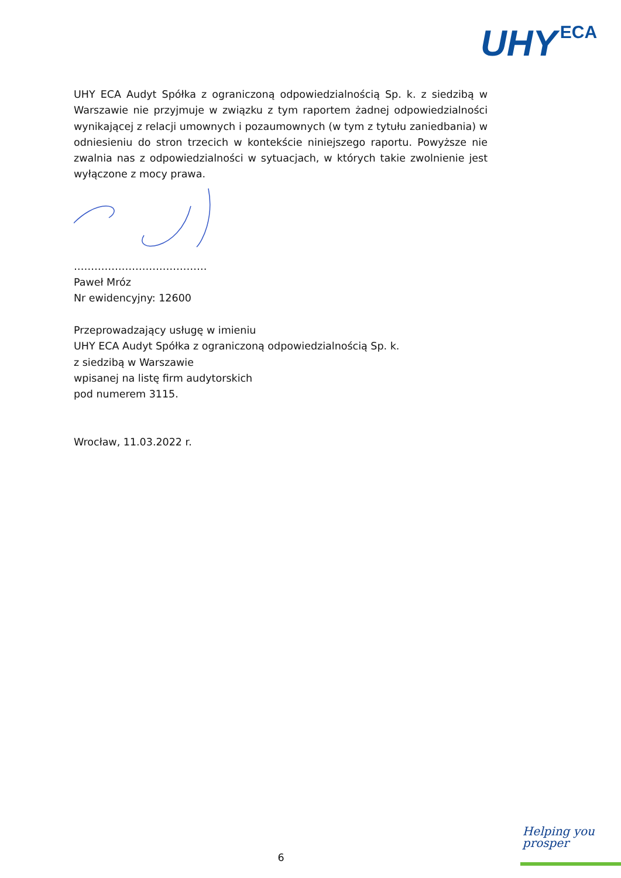UHY ECA
UHY ECA Audyt Spółka z ograniczoną odpowiedzialnością Sp. k. z siedzibą w Warszawie nie przyjmuje w związku z tym raportem żadnej odpowiedzialności wynikającej z relacji umownych i pozaumownych (w tym z tytułu zaniedbania) w odniesieniu do stron trzecich w kontekście niniejszego raportu. Powyższe nie zwalnia nas z odpowiedzialności w sytuacjach, w których takie zwolnienie jest wyłączone z mocy prawa.
…………………………………
Paweł Mróz
Nr ewidencyjny: 12600
Przeprowadzający usługę w imieniu
UHY ECA Audyt Spółka z ograniczoną odpowiedzialnością Sp. k.
z siedzibą w Warszawie
wpisanej na listę firm audytorskich
pod numerem 3115.
Wrocław, 11.03.2022 r.
6
Helping you
prosper